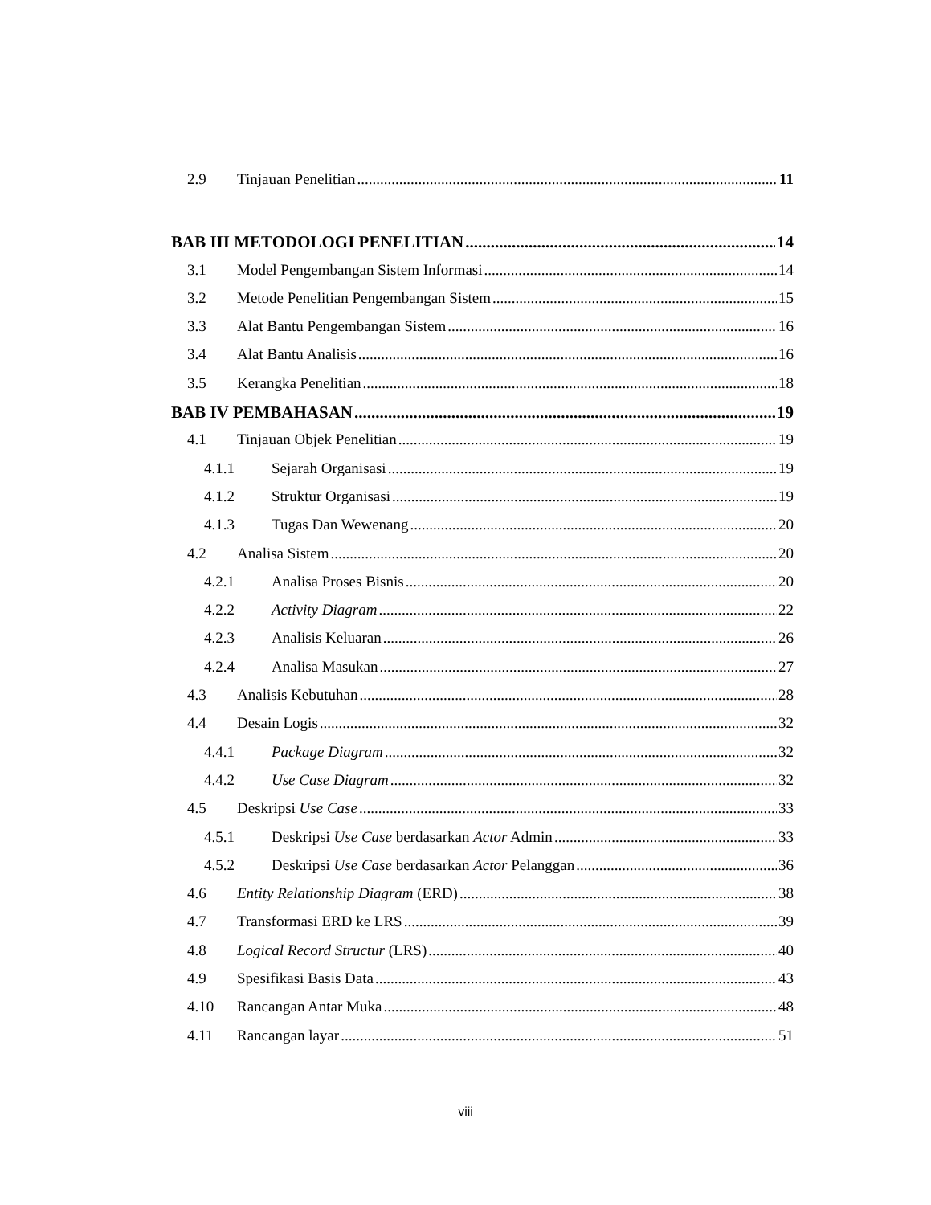2.9 Tinjauan Penelitian 11
BAB III METODOLOGI PENELITIAN 14
3.1 Model Pengembangan Sistem Informasi 14
3.2 Metode Penelitian Pengembangan Sistem 15
3.3 Alat Bantu Pengembangan Sistem 16
3.4 Alat Bantu Analisis 16
3.5 Kerangka Penelitian 18
BAB IV PEMBAHASAN 19
4.1 Tinjauan Objek Penelitian 19
4.1.1 Sejarah Organisasi 19
4.1.2 Struktur Organisasi 19
4.1.3 Tugas Dan Wewenang 20
4.2 Analisa Sistem 20
4.2.1 Analisa Proses Bisnis 20
4.2.2 Activity Diagram 22
4.2.3 Analisis Keluaran 26
4.2.4 Analisa Masukan 27
4.3 Analisis Kebutuhan 28
4.4 Desain Logis 32
4.4.1 Package Diagram 32
4.4.2 Use Case Diagram 32
4.5 Deskripsi Use Case 33
4.5.1 Deskripsi Use Case berdasarkan Actor Admin 33
4.5.2 Deskripsi Use Case berdasarkan Actor Pelanggan 36
4.6 Entity Relationship Diagram (ERD) 38
4.7 Transformasi ERD ke LRS 39
4.8 Logical Record Structur (LRS) 40
4.9 Spesifikasi Basis Data 43
4.10 Rancangan Antar Muka 48
4.11 Rancangan layar 51
viii